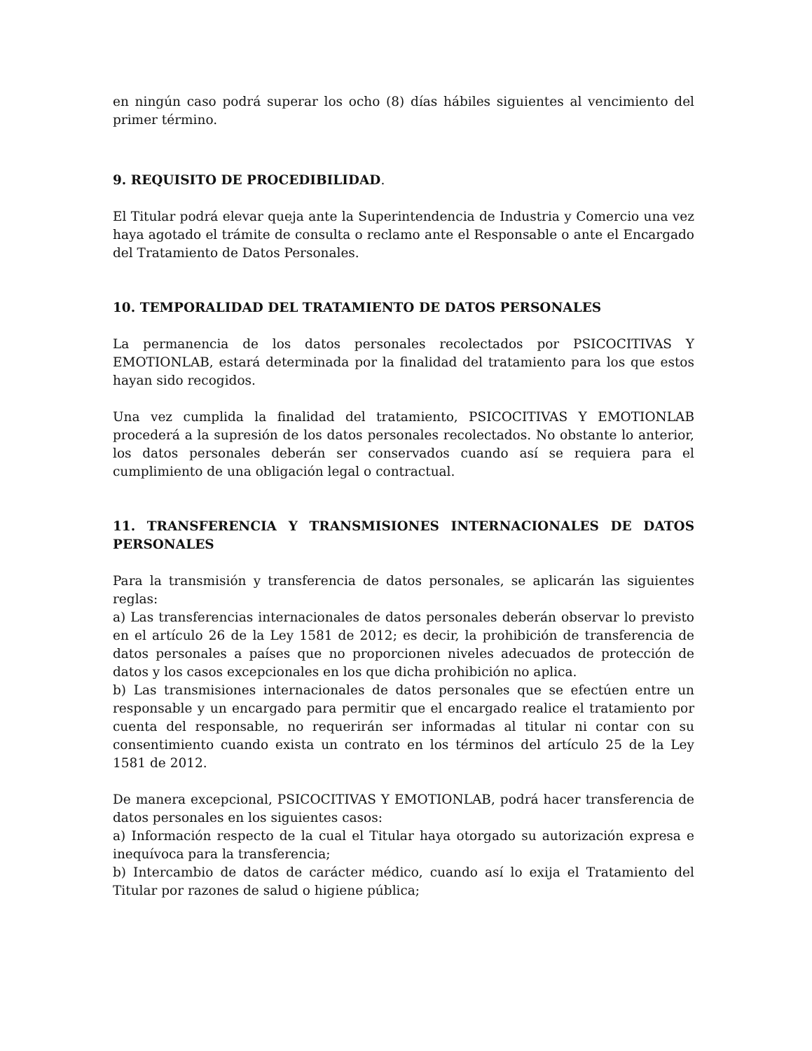en ningún caso podrá superar los ocho (8) días hábiles siguientes al vencimiento del primer término.
9. REQUISITO DE PROCEDIBILIDAD.
El Titular podrá elevar queja ante la Superintendencia de Industria y Comercio una vez haya agotado el trámite de consulta o reclamo ante el Responsable o ante el Encargado del Tratamiento de Datos Personales.
10. TEMPORALIDAD DEL TRATAMIENTO DE DATOS PERSONALES
La permanencia de los datos personales recolectados por PSICOCITIVAS Y EMOTIONLAB, estará determinada por la finalidad del tratamiento para los que estos hayan sido recogidos.
Una vez cumplida la finalidad del tratamiento, PSICOCITIVAS Y EMOTIONLAB procederá a la supresión de los datos personales recolectados. No obstante lo anterior, los datos personales deberán ser conservados cuando así se requiera para el cumplimiento de una obligación legal o contractual.
11. TRANSFERENCIA Y TRANSMISIONES INTERNACIONALES DE DATOS PERSONALES
Para la transmisión y transferencia de datos personales, se aplicarán las siguientes reglas:
a) Las transferencias internacionales de datos personales deberán observar lo previsto en el artículo 26 de la Ley 1581 de 2012; es decir, la prohibición de transferencia de datos personales a países que no proporcionen niveles adecuados de protección de datos y los casos excepcionales en los que dicha prohibición no aplica.
b) Las transmisiones internacionales de datos personales que se efectúen entre un responsable y un encargado para permitir que el encargado realice el tratamiento por cuenta del responsable, no requerirán ser informadas al titular ni contar con su consentimiento cuando exista un contrato en los términos del artículo 25 de la Ley 1581 de 2012.
De manera excepcional, PSICOCITIVAS Y EMOTIONLAB, podrá hacer transferencia de datos personales en los siguientes casos:
a) Información respecto de la cual el Titular haya otorgado su autorización expresa e inequívoca para la transferencia;
b) Intercambio de datos de carácter médico, cuando así lo exija el Tratamiento del Titular por razones de salud o higiene pública;